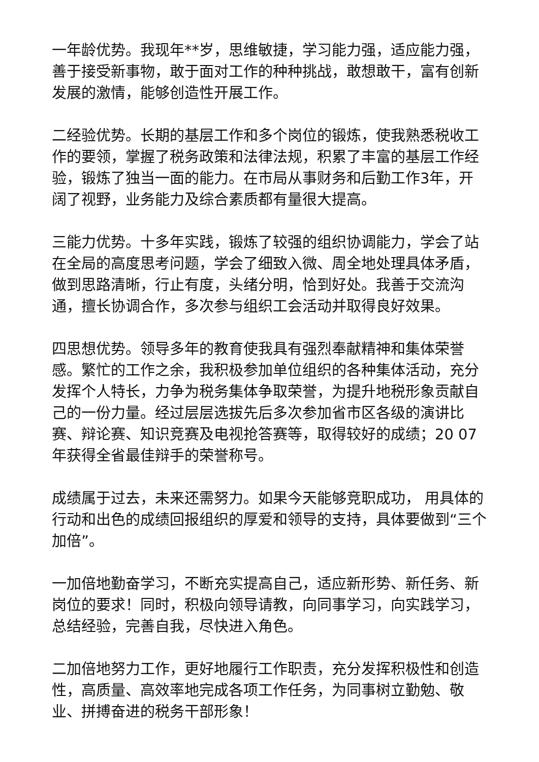一年龄优势。我现年**岁，思维敏捷，学习能力强，适应能力强，善于接受新事物，敢于面对工作的种种挑战，敢想敢干，富有创新发展的激情，能够创造性开展工作。
二经验优势。长期的基层工作和多个岗位的锻炼，使我熟悉税收工作的要领，掌握了税务政策和法律法规，积累了丰富的基层工作经验，锻炼了独当一面的能力。在市局从事财务和后勤工作3年，开阔了视野，业务能力及综合素质都有量很大提高。
三能力优势。十多年实践，锻炼了较强的组织协调能力，学会了站在全局的高度思考问题，学会了细致入微、周全地处理具体矛盾，做到思路清晰，行止有度，头绪分明，恰到好处。我善于交流沟通，擅长协调合作，多次参与组织工会活动并取得良好效果。
四思想优势。领导多年的教育使我具有强烈奉献精神和集体荣誉感。繁忙的工作之余，我积极参加单位组织的各种集体活动，充分发挥个人特长，力争为税务集体争取荣誉，为提升地税形象贡献自己的一份力量。经过层层选拔先后多次参加省市区各级的演讲比赛、辩论赛、知识竞赛及电视抢答赛等，取得较好的成绩；20 07年获得全省最佳辩手的荣誉称号。
成绩属于过去，未来还需努力。如果今天能够竞职成功， 用具体的行动和出色的成绩回报组织的厚爱和领导的支持，具体要做到“三个加倍”。
一加倍地勤奋学习，不断充实提高自己，适应新形势、新任务、新岗位的要求！同时，积极向领导请教，向同事学习，向实践学习，总结经验，完善自我，尽快进入角色。
二加倍地努力工作，更好地履行工作职责，充分发挥积极性和创造性，高质量、高效率地完成各项工作任务，为同事树立勤勉、敬业、拼搏奋进的税务干部形象！